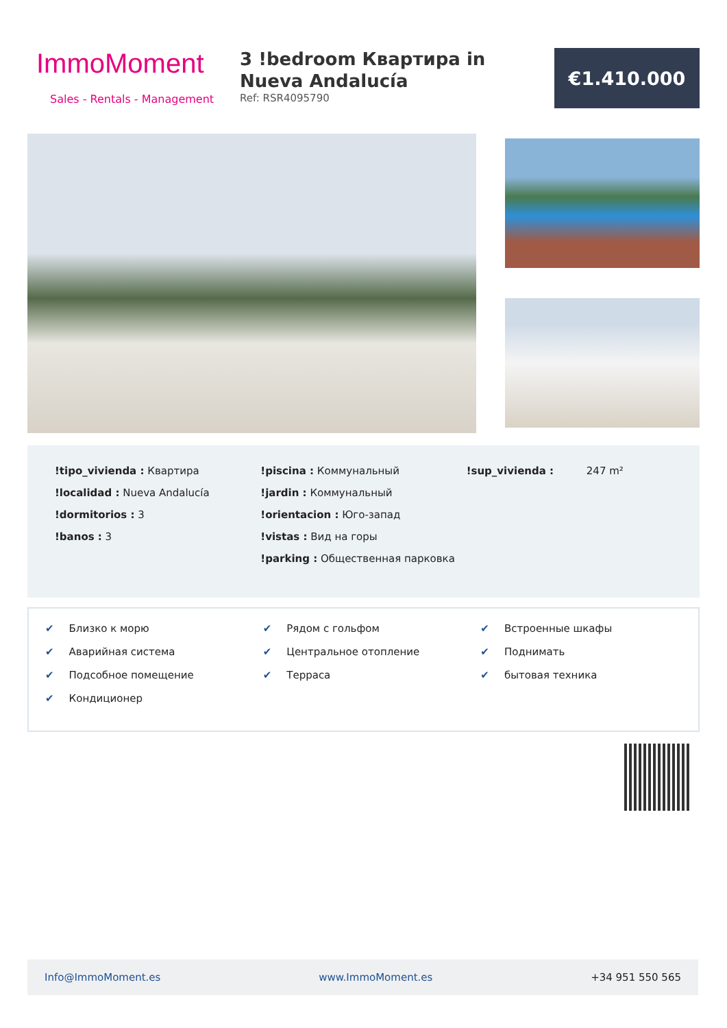ImmoMoment
Sales - Rentals - Management
3 !bedroom Квартира in Nueva Andalucía
Ref: RSR4095790
€1.410.000
!tipo_vivienda : Квартира
!localidad : Nueva Andalucía
!dormitorios : 3
!banos : 3
!piscina : Коммунальный
!jardin : Коммунальный
!orientacion : Юго-запад
!vistas : Вид на горы
!parking : Общественная парковка
!sup_vivienda : 247 m²
✔ Близко к морю
✔ Аварийная система
✔ Подсобное помещение
✔ Кондиционер
✔ Рядом с гольфом
✔ Центральное отопление
✔ Терраса
✔ Встроенные шкафы
✔ Поднимать
✔ бытовая техника
Info@ImmoMoment.es www.ImmoMoment.es +34 951 550 565